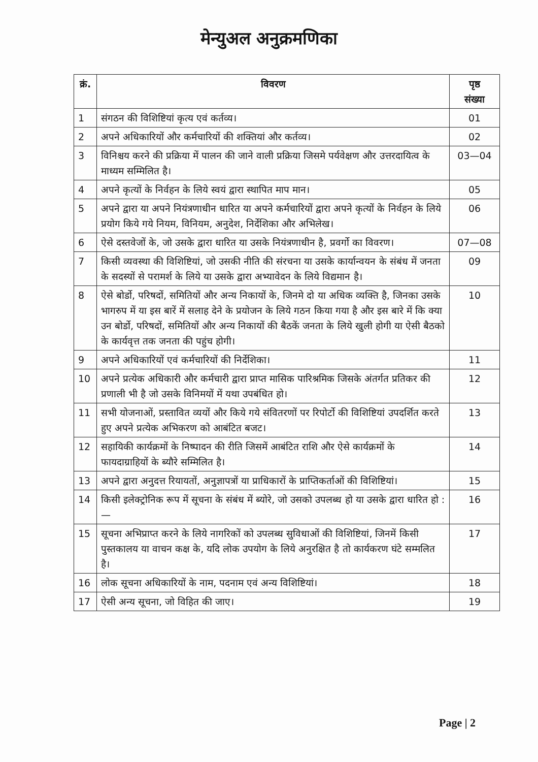मेन्युअल अनुक्रमणिका
| क्रं. | विवरण | पृष्ठ संख्या |
| --- | --- | --- |
| 1 | संगठन की विशिष्टियां कृत्य एवं कर्तव्य। | 01 |
| 2 | अपने अधिकारियों और कर्मचारियों की शक्तियां और कर्तव्य। | 02 |
| 3 | विनिश्चय करने की प्रक्रिया में पालन की जाने वाली प्रक्रिया जिसमे पर्यवेक्षण और उत्तरदायित्व के माध्यम सम्मिलित है। | 03—04 |
| 4 | अपने कृत्यों के निर्वहन के लिये स्वयं द्वारा स्थापित माप मान। | 05 |
| 5 | अपने द्वारा या अपने नियंत्रणाधीन धारित या अपने कर्मचारियों द्वारा अपने कृत्यों के निर्वहन के लिये प्रयोग किये गये नियम, विनियम, अनुदेश, निर्देशिका और अभिलेख। | 06 |
| 6 | ऐसे दस्तवेजों के, जो उसके द्वारा धारित या उसके नियंत्रणाधीन है, प्रवर्गो का विवरण। | 07—08 |
| 7 | किसी व्यवस्था की विशिष्टियां, जो उसकी नीति की संरचना या उसके कार्यान्वयन के संबंध में जनता के सदस्यों से परामर्श के लिये या उसके द्वारा अभ्यावेदन के लिये विद्यमान है। | 09 |
| 8 | ऐसे बोर्डो, परिषदों, समितियों और अन्य निकायों के, जिनमे दो या अधिक व्यक्ति है, जिनका उसके भागरुप में या इस बारें में सलाह देने के प्रयोजन के लिये गठन किया गया है और इस बारे में कि क्या उन बोर्डो, परिषदों, समितियों और अन्य निकायों की बैठकें जनता के लिये खुली होगी या ऐसी बैठको के कार्यवृत्त तक जनता की पहुंच होगी। | 10 |
| 9 | अपने अधिकारियों एवं कर्मचारियों की निर्देशिका। | 11 |
| 10 | अपने प्रत्येक अधिकारी और कर्मचारी द्वारा प्राप्त मासिक पारिश्रमिक जिसके अंतर्गत प्रतिकर की प्रणाली भी है जो उसके विनिमयों में यथा उपबंधित हो। | 12 |
| 11 | सभी योजनाओं, प्रस्तावित व्ययों और किये गये संवितरणों पर रिपोर्टो की विशिष्टियां उपदर्शित करते हुए अपने प्रत्येक अभिकरण को आबंटित बजट। | 13 |
| 12 | सहायिकी कार्यक्रमों के निष्पादन की रीति जिसमें आबंटित राशि और ऐसे कार्यक्रमों के फायदाग्राहियों के ब्यौरे सम्मिलित है। | 14 |
| 13 | अपने द्वारा अनुदत्त रियायतों, अनुज्ञापत्रों या प्राधिकारों के प्राप्तिकर्ताओं की विशिष्टियां। | 15 |
| 14 | किसी इलेक्ट्रोनिक रूप में सूचना के संबंध में ब्योरे, जो उसको उपलब्ध हो या उसके द्वारा धारित हो :— | 16 |
| 15 | सूचना अभिप्राप्त करने के लिये नागरिकों को उपलब्ध सुविधाओं की विशिष्टियां, जिनमें किसी पुस्तकालय या वाचन कक्ष के, यदि लोक उपयोग के लिये अनुरक्षित है तो कार्यकरण घंटे सम्मलित है। | 17 |
| 16 | लोक सूचना अधिकारियों के नाम, पदनाम एवं अन्य विशिष्टियां। | 18 |
| 17 | ऐसी अन्य सूचना, जो विहित की जाए। | 19 |
Page | 2